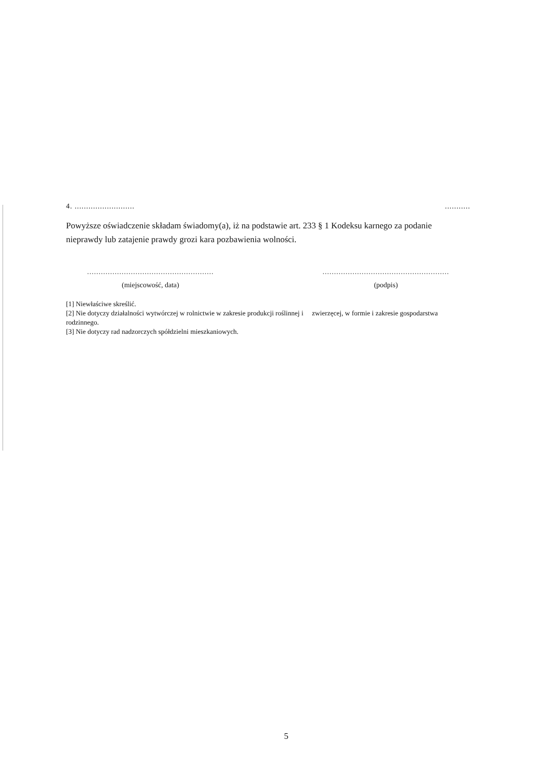4. .......................... ...........
Powyższe oświadczenie składam świadomy(a), iż na podstawie art. 233 § 1 Kodeksu karnego za podanie nieprawdy lub zatajenie prawdy grozi kara pozbawienia wolności.
.......................................................
(miejscowość, data)
.......................................................
(podpis)
[1] Niewłaściwe skreślić.
[2] Nie dotyczy działalności wytwórczej w rolnictwie w zakresie produkcji roślinnej i zwierzęcej, w formie i zakresie gospodarstwa rodzinnego.
[3] Nie dotyczy rad nadzorczych spółdzielni mieszkaniowych.
5